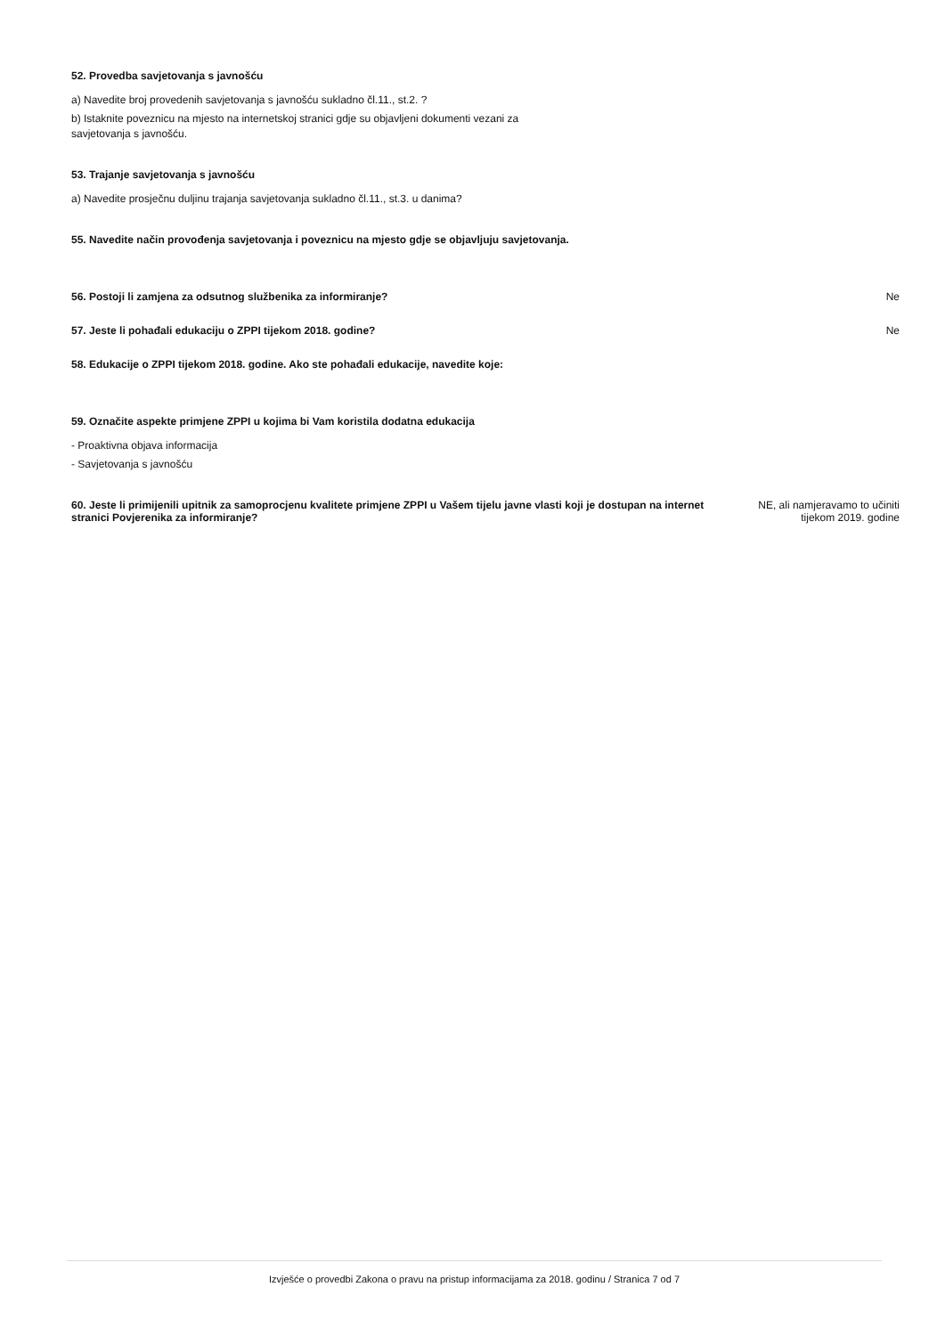52. Provedba savjetovanja s javnošću
a) Navedite broj provedenih savjetovanja s javnošću sukladno čl.11., st.2. ?
b) Istaknite poveznicu na mjesto na internetskoj stranici gdje su objavljeni dokumenti vezani za
savjetovanja s javnošću.
53. Trajanje savjetovanja s javnošću
a) Navedite prosječnu duljinu trajanja savjetovanja sukladno čl.11., st.3. u danima?
55. Navedite način provođenja savjetovanja i poveznicu na mjesto gdje se objavljuju savjetovanja.
56. Postoji li zamjena za odsutnog službenika za informiranje? Ne
57. Jeste li pohađali edukaciju o ZPPI tijekom 2018. godine? Ne
58. Edukacije o ZPPI tijekom 2018. godine. Ako ste pohađali edukacije, navedite koje:
59. Označite aspekte primjene ZPPI u kojima bi Vam koristila dodatna edukacija
- Proaktivna objava informacija
- Savjetovanja s javnošću
60. Jeste li primijenili upitnik za samoprocjenu kvalitete primjene ZPPI u Vašem tijelu javne vlasti koji je dostupan na internet stranici Povjerenika za informiranje? NE, ali namjeravamo to učiniti
tijekom 2019. godine
Izvješće o provedbi Zakona o pravu na pristup informacijama za 2018. godinu / Stranica 7 od 7